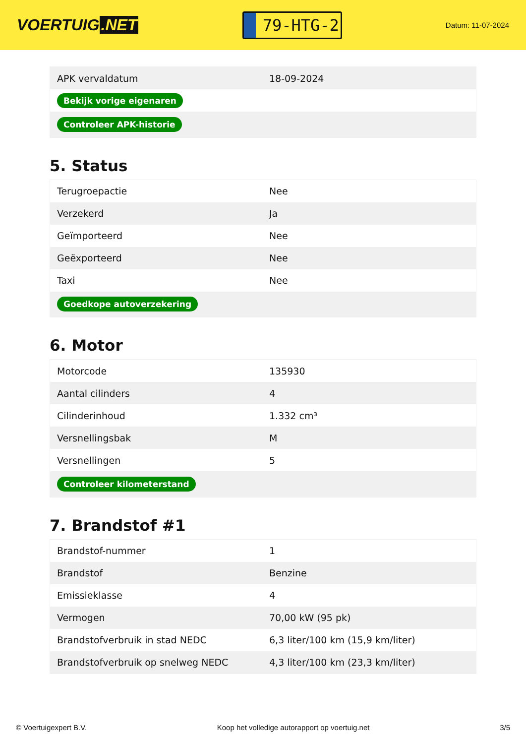VOERTUIG.NET
79-HTG-2
Datum: 11-07-2024
| APK vervaldatum | 18-09-2024 |
| Bekijk vorige eigenaren | |
| Controleer APK-historie | |
5. Status
| Terugroepactie | Nee |
| Verzekerd | Ja |
| Geïmporteerd | Nee |
| Geëxporteerd | Nee |
| Taxi | Nee |
| Goedkope autoverzekering | |
6. Motor
| Motorcode | 135930 |
| Aantal cilinders | 4 |
| Cilinderinhoud | 1.332 cm³ |
| Versnellingsbak | M |
| Versnellingen | 5 |
| Controleer kilometerstand | |
7. Brandstof #1
| Brandstof-nummer | 1 |
| Brandstof | Benzine |
| Emissieklasse | 4 |
| Vermogen | 70,00 kW (95 pk) |
| Brandstofverbruik in stad NEDC | 6,3 liter/100 km (15,9 km/liter) |
| Brandstofverbruik op snelweg NEDC | 4,3 liter/100 km (23,3 km/liter) |
© Voertuigexpert B.V. Koop het volledige autorapport op voertuig.net 3/5